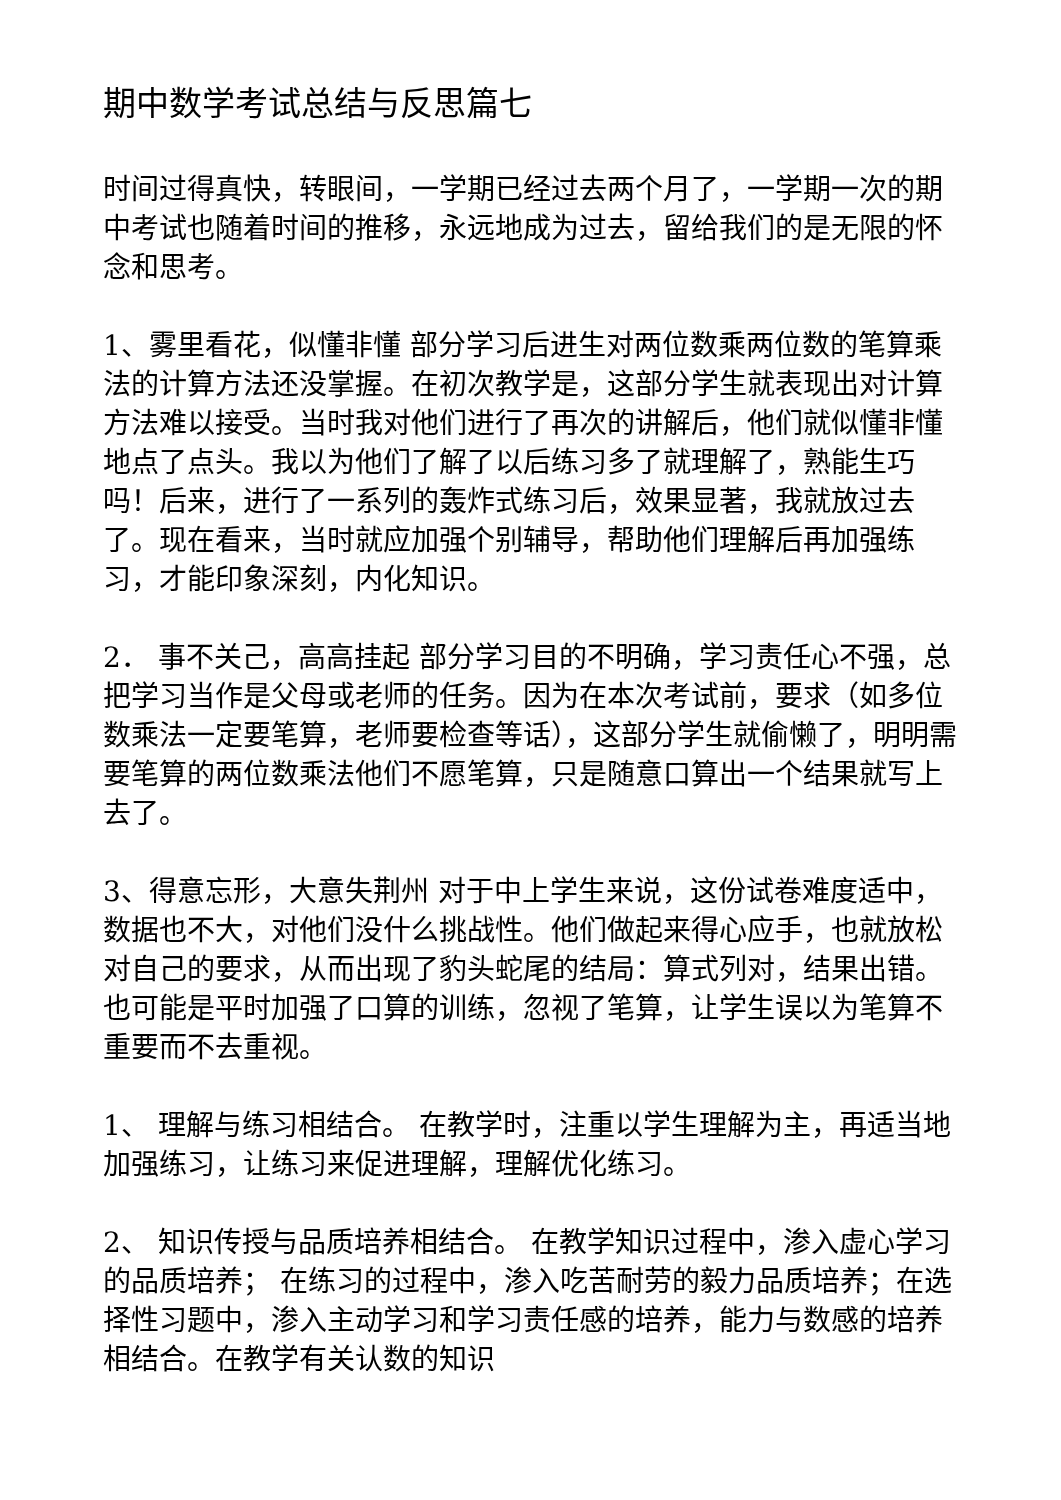期中数学考试总结与反思篇七
时间过得真快，转眼间，一学期已经过去两个月了，一学期一次的期中考试也随着时间的推移，永远地成为过去，留给我们的是无限的怀念和思考。
1、雾里看花，似懂非懂 部分学习后进生对两位数乘两位数的笔算乘法的计算方法还没掌握。在初次教学是，这部分学生就表现出对计算方法难以接受。当时我对他们进行了再次的讲解后，他们就似懂非懂地点了点头。我以为他们了解了以后练习多了就理解了，熟能生巧吗！后来，进行了一系列的轰炸式练习后，效果显著，我就放过去了。现在看来，当时就应加强个别辅导，帮助他们理解后再加强练习，才能印象深刻，内化知识。
2． 事不关己，高高挂起 部分学习目的不明确，学习责任心不强，总把学习当作是父母或老师的任务。因为在本次考试前，要求（如多位数乘法一定要笔算，老师要检查等话），这部分学生就偷懒了，明明需要笔算的两位数乘法他们不愿笔算，只是随意口算出一个结果就写上去了。
3、得意忘形，大意失荆州 对于中上学生来说，这份试卷难度适中，数据也不大，对他们没什么挑战性。他们做起来得心应手，也就放松对自己的要求，从而出现了豹头蛇尾的结局：算式列对，结果出错。也可能是平时加强了口算的训练，忽视了笔算，让学生误以为笔算不重要而不去重视。
1、 理解与练习相结合。 在教学时，注重以学生理解为主，再适当地加强练习，让练习来促进理解，理解优化练习。
2、 知识传授与品质培养相结合。 在教学知识过程中，渗入虚心学习的品质培养； 在练习的过程中，渗入吃苦耐劳的毅力品质培养；在选择性习题中，渗入主动学习和学习责任感的培养，能力与数感的培养相结合。在教学有关认数的知识